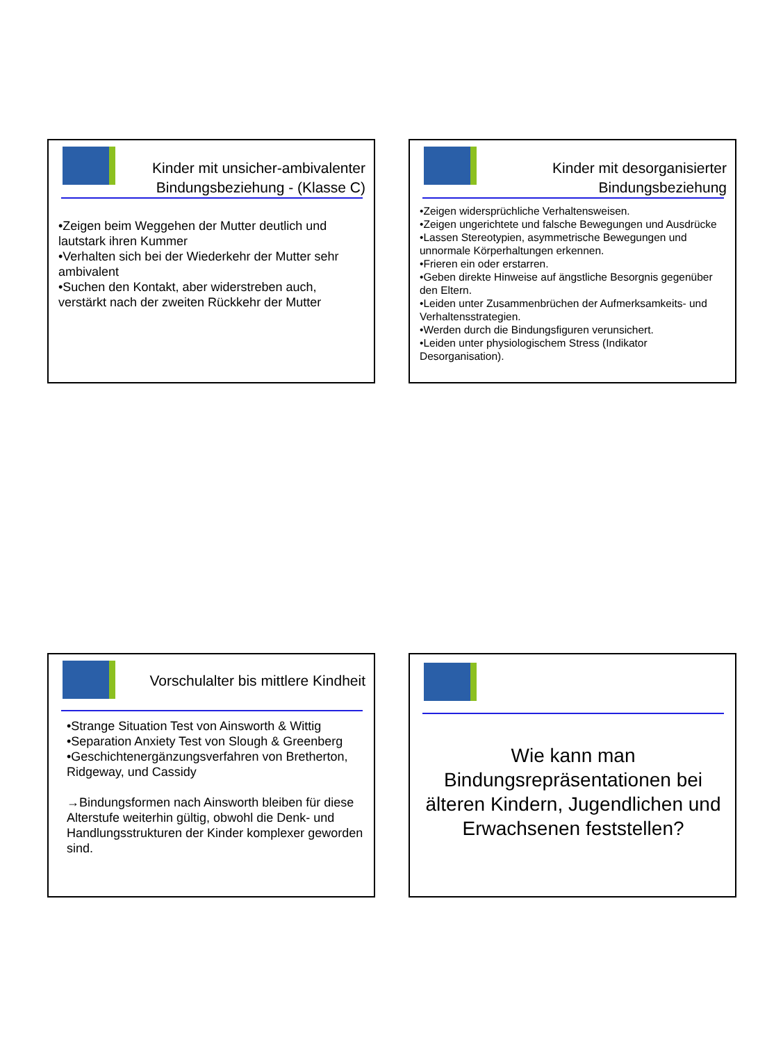Kinder mit unsicher-ambivalenter Bindungsbeziehung - (Klasse C)
•Zeigen beim Weggehen der Mutter deutlich und lautstark ihren Kummer
•Verhalten sich bei der Wiederkehr der Mutter sehr ambivalent
•Suchen den Kontakt, aber widerstreben auch, verstärkt nach der zweiten Rückkehr der Mutter
Kinder mit desorganisierter Bindungsbeziehung
•Zeigen widersprüchliche Verhaltensweisen.
•Zeigen ungerichtete und falsche Bewegungen und Ausdrücke
•Lassen Stereotypien, asymmetrische Bewegungen und unnormale Körperhaltungen erkennen.
•Frieren ein oder erstarren.
•Geben direkte Hinweise auf ängstliche Besorgnis gegenüber den Eltern.
•Leiden unter Zusammenbrüchen der Aufmerksamkeits- und Verhaltensstrategien.
•Werden durch die Bindungsfiguren verunsichert.
•Leiden unter physiologischem Stress (Indikator Desorganisation).
Vorschulalter bis mittlere Kindheit
•Strange Situation Test von Ainsworth & Wittig
•Separation Anxiety Test von Slough & Greenberg
•Geschichtenergänzungsverfahren von Bretherton, Ridgeway, und Cassidy
→Bindungsformen nach Ainsworth bleiben für diese Alterstufe weiterhin gültig, obwohl die Denk- und Handlungsstrukturen der Kinder komplexer geworden sind.
Wie kann man Bindungsrepräsentationen bei älteren Kindern, Jugendlichen und Erwachsenen feststellen?